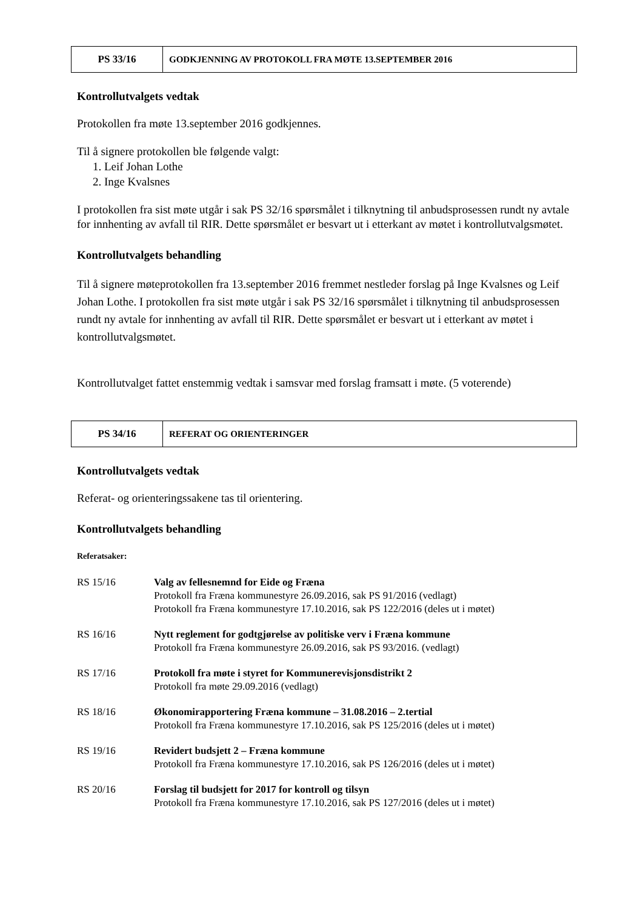| PS 33/16 | GODKJENNING AV PROTOKOLL FRA MØTE 13.SEPTEMBER 2016 |
Kontrollutvalgets vedtak
Protokollen fra møte 13.september 2016 godkjennes.
Til å signere protokollen ble følgende valgt:
1. Leif Johan Lothe
2. Inge Kvalsnes
I protokollen fra sist møte utgår i sak PS 32/16 spørsmålet i tilknytning til anbudsprosessen rundt ny avtale for innhenting av avfall til RIR. Dette spørsmålet er besvart ut i etterkant av møtet i kontrollutvalgsmøtet.
Kontrollutvalgets behandling
Til å signere møteprotokollen fra 13.september 2016 fremmet nestleder forslag på Inge Kvalsnes og Leif Johan Lothe. I protokollen fra sist møte utgår i sak PS 32/16 spørsmålet i tilknytning til anbudsprosessen rundt ny avtale for innhenting av avfall til RIR. Dette spørsmålet er besvart ut i etterkant av møtet i kontrollutvalgsmøtet.
Kontrollutvalget fattet enstemmig vedtak i samsvar med forslag framsatt i møte. (5 voterende)
| PS 34/16 | REFERAT OG ORIENTERINGER |
Kontrollutvalgets vedtak
Referat- og orienteringssakene tas til orientering.
Kontrollutvalgets behandling
Referatsaker:
RS 15/16 Valg av fellesnemnd for Eide og Fræna
Protokoll fra Fræna kommunestyre 26.09.2016, sak PS 91/2016 (vedlagt)
Protokoll fra Fræna kommunestyre 17.10.2016, sak PS 122/2016 (deles ut i møtet)
RS 16/16 Nytt reglement for godtgjørelse av politiske verv i Fræna kommune
Protokoll fra Fræna kommunestyre 26.09.2016, sak PS 93/2016. (vedlagt)
RS 17/16 Protokoll fra møte i styret for Kommunerevisjonsdistrikt 2
Protokoll fra møte 29.09.2016 (vedlagt)
RS 18/16 Økonomirapportering Fræna kommune – 31.08.2016 – 2.tertial
Protokoll fra Fræna kommunestyre 17.10.2016, sak PS 125/2016 (deles ut i møtet)
RS 19/16 Revidert budsjett 2 – Fræna kommune
Protokoll fra Fræna kommunestyre 17.10.2016, sak PS 126/2016 (deles ut i møtet)
RS 20/16 Forslag til budsjett for 2017 for kontroll og tilsyn
Protokoll fra Fræna kommunestyre 17.10.2016, sak PS 127/2016 (deles ut i møtet)